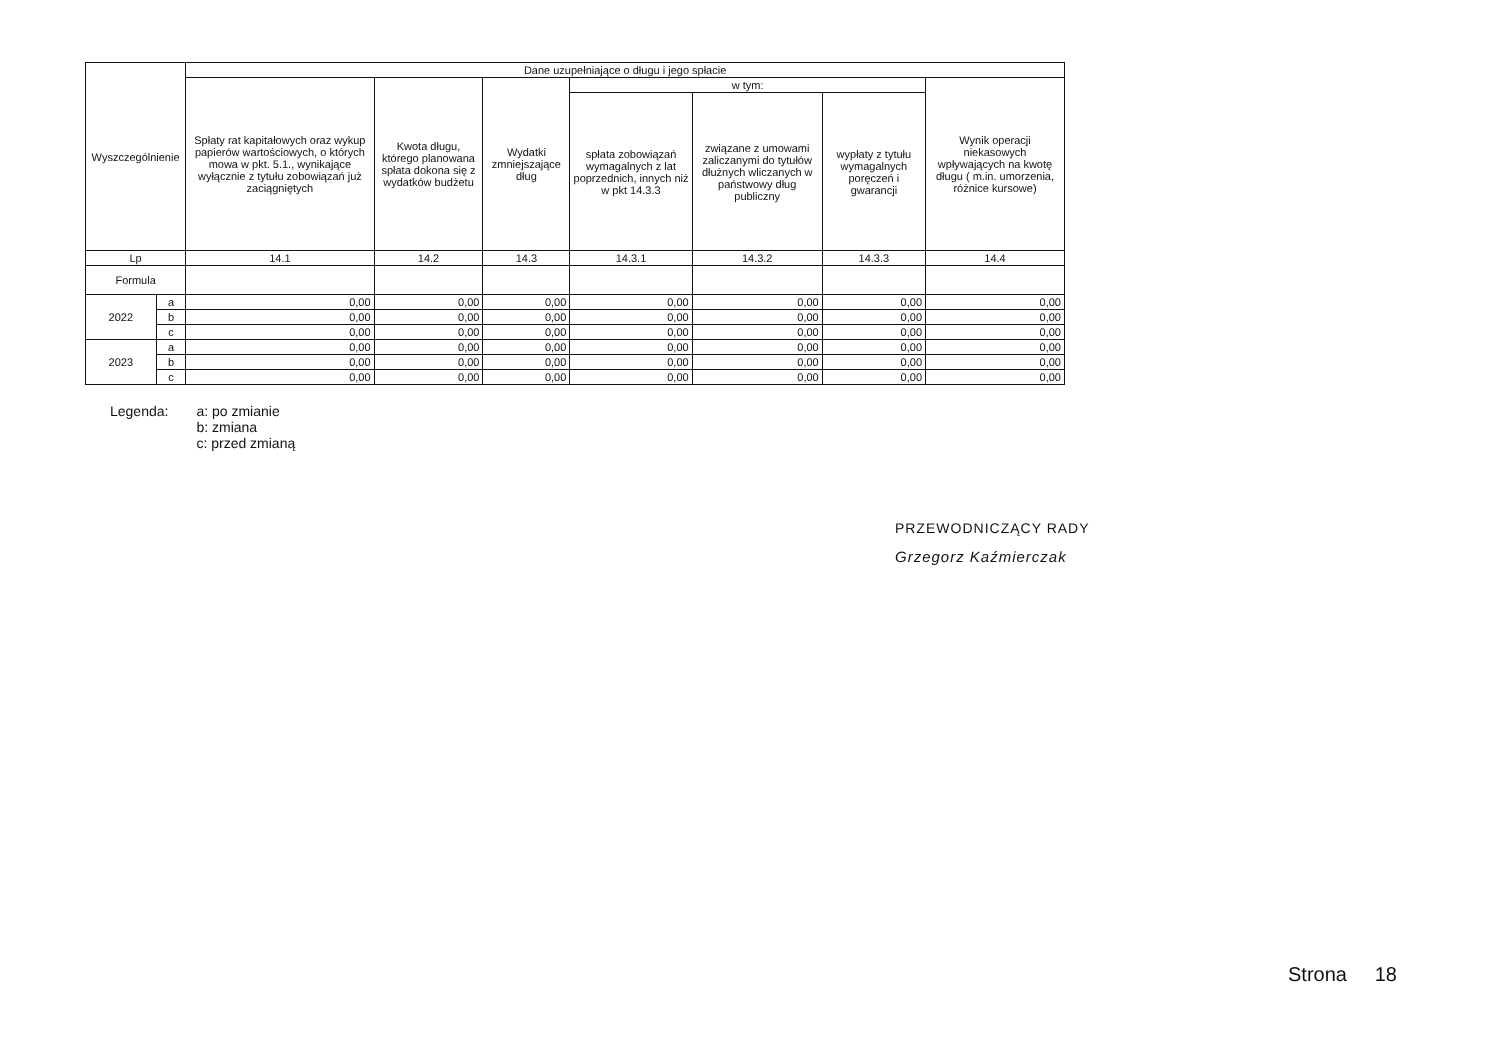| Wyszczególnienie | | Dane uzupełniające o długu i jego spłacie | | | | | | |
| --- | --- | --- | --- | --- | --- | --- | --- | --- |
| | | Spłaty rat kapitałowych oraz wykup papierów wartościowych, o których mowa w pkt. 5.1., wynikające wyłącznie z tytułu zobowiązań już zaciągniętych | Kwota długu, którego planowana spłata dokona się z wydatków budżetu | Wydatki zmniejszające dług | w tym: | | | Wynik operacji niekasowych wpływających na kwotę długu ( m.in. umorzenia, różnice kursowe) |
| | | | | | spłata zobowiązań wymagalnych z lat poprzednich, innych niż w pkt 14.3.3 | związane z umowami zaliczanymi do tytułów dłużnych wliczanych w państwowy dług publiczny | wypłaty z tytułu wymagalnych poręczeń i gwarancji | |
| Lp | | 14.1 | 14.2 | 14.3 | 14.3.1 | 14.3.2 | 14.3.3 | 14.4 |
| Formula | | | | | | | | |
| 2022 | a | 0,00 | 0,00 | 0,00 | 0,00 | 0,00 | 0,00 | 0,00 |
| | b | 0,00 | 0,00 | 0,00 | 0,00 | 0,00 | 0,00 | 0,00 |
| | c | 0,00 | 0,00 | 0,00 | 0,00 | 0,00 | 0,00 | 0,00 |
| 2023 | a | 0,00 | 0,00 | 0,00 | 0,00 | 0,00 | 0,00 | 0,00 |
| | b | 0,00 | 0,00 | 0,00 | 0,00 | 0,00 | 0,00 | 0,00 |
| | c | 0,00 | 0,00 | 0,00 | 0,00 | 0,00 | 0,00 | 0,00 |
Legenda: a: po zmianie
b: zmiana
c: przed zmianą
PRZEWODNICZĄCY RADY
Grzegorz Kaźmierczak
Strona 18